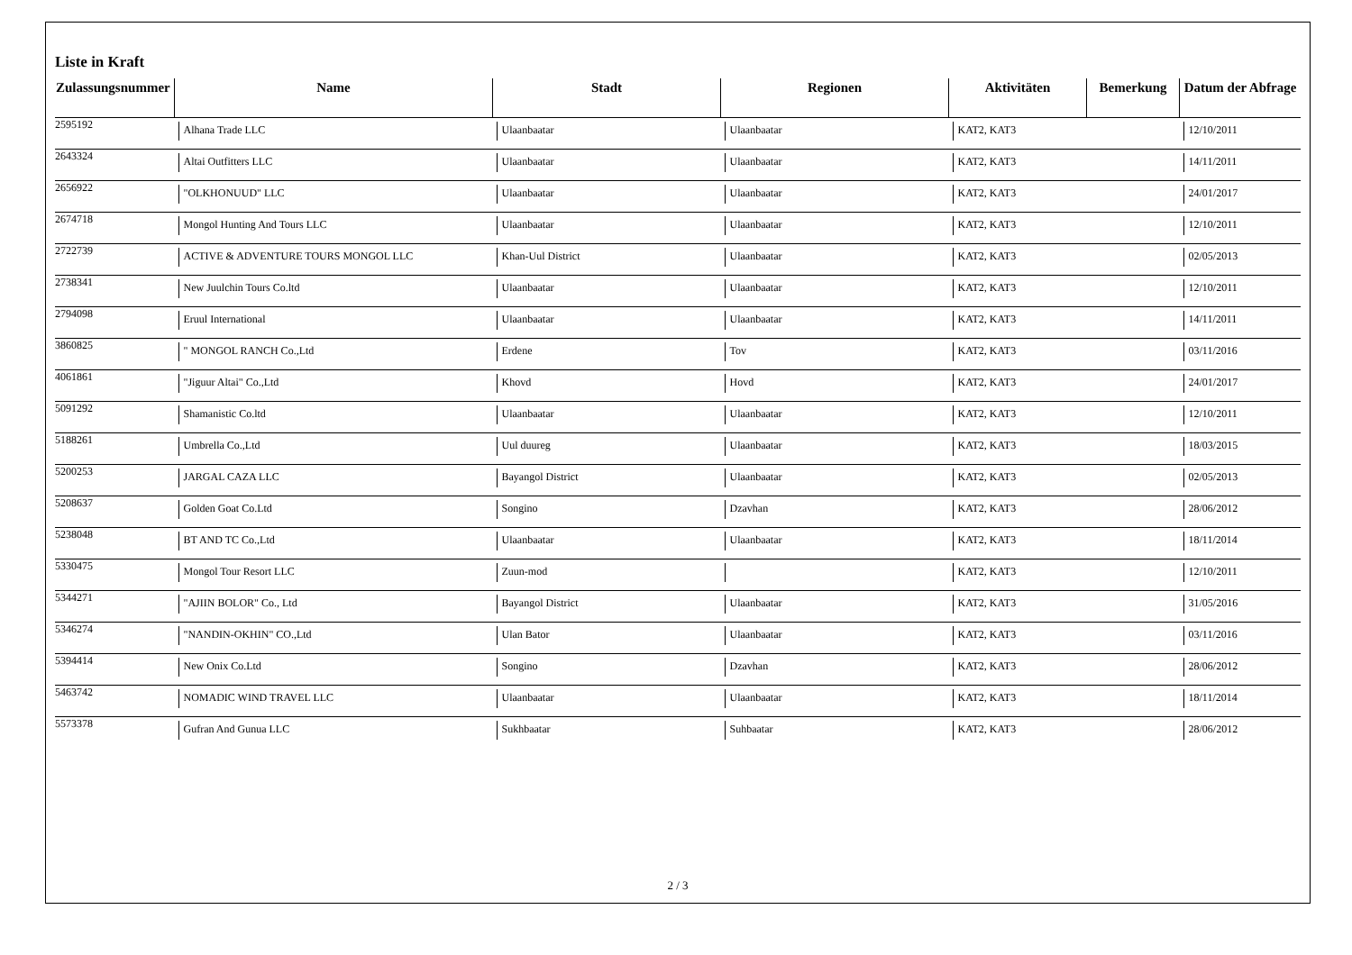Liste in Kraft
| Zulassungsnummer | Name | Stadt | Regionen | Aktivitäten | Bemerkung | Datum der Abfrage |
| --- | --- | --- | --- | --- | --- | --- |
| 2595192 | Alhana Trade LLC | Ulaanbaatar | Ulaanbaatar | KAT2, KAT3 | | 12/10/2011 |
| 2643324 | Altai Outfitters LLC | Ulaanbaatar | Ulaanbaatar | KAT2, KAT3 | | 14/11/2011 |
| 2656922 | "OLKHONUUD" LLC | Ulaanbaatar | Ulaanbaatar | KAT2, KAT3 | | 24/01/2017 |
| 2674718 | Mongol Hunting And Tours LLC | Ulaanbaatar | Ulaanbaatar | KAT2, KAT3 | | 12/10/2011 |
| 2722739 | ACTIVE & ADVENTURE TOURS MONGOL LLC | Khan-Uul District | Ulaanbaatar | KAT2, KAT3 | | 02/05/2013 |
| 2738341 | New Juulchin Tours Co.ltd | Ulaanbaatar | Ulaanbaatar | KAT2, KAT3 | | 12/10/2011 |
| 2794098 | Eruul International | Ulaanbaatar | Ulaanbaatar | KAT2, KAT3 | | 14/11/2011 |
| 3860825 | " MONGOL RANCH Co.,Ltd | Erdene | Tov | KAT2, KAT3 | | 03/11/2016 |
| 4061861 | "Jiguur Altai" Co.,Ltd | Khovd | Hovd | KAT2, KAT3 | | 24/01/2017 |
| 5091292 | Shamanistic Co.ltd | Ulaanbaatar | Ulaanbaatar | KAT2, KAT3 | | 12/10/2011 |
| 5188261 | Umbrella Co.,Ltd | Uul duureg | Ulaanbaatar | KAT2, KAT3 | | 18/03/2015 |
| 5200253 | JARGAL CAZA LLC | Bayangol District | Ulaanbaatar | KAT2, KAT3 | | 02/05/2013 |
| 5208637 | Golden Goat Co.Ltd | Songino | Dzavhan | KAT2, KAT3 | | 28/06/2012 |
| 5238048 | BT AND TC Co.,Ltd | Ulaanbaatar | Ulaanbaatar | KAT2, KAT3 | | 18/11/2014 |
| 5330475 | Mongol Tour Resort LLC | Zuun-mod | | KAT2, KAT3 | | 12/10/2011 |
| 5344271 | "AJIIN BOLOR" Co., Ltd | Bayangol District | Ulaanbaatar | KAT2, KAT3 | | 31/05/2016 |
| 5346274 | "NANDIN-OKHIN" CO.,Ltd | Ulan Bator | Ulaanbaatar | KAT2, KAT3 | | 03/11/2016 |
| 5394414 | New Onix Co.Ltd | Songino | Dzavhan | KAT2, KAT3 | | 28/06/2012 |
| 5463742 | NOMADIC WIND TRAVEL LLC | Ulaanbaatar | Ulaanbaatar | KAT2, KAT3 | | 18/11/2014 |
| 5573378 | Gufran And Gunua LLC | Sukhbaatar | Suhbaatar | KAT2, KAT3 | | 28/06/2012 |
2 / 3